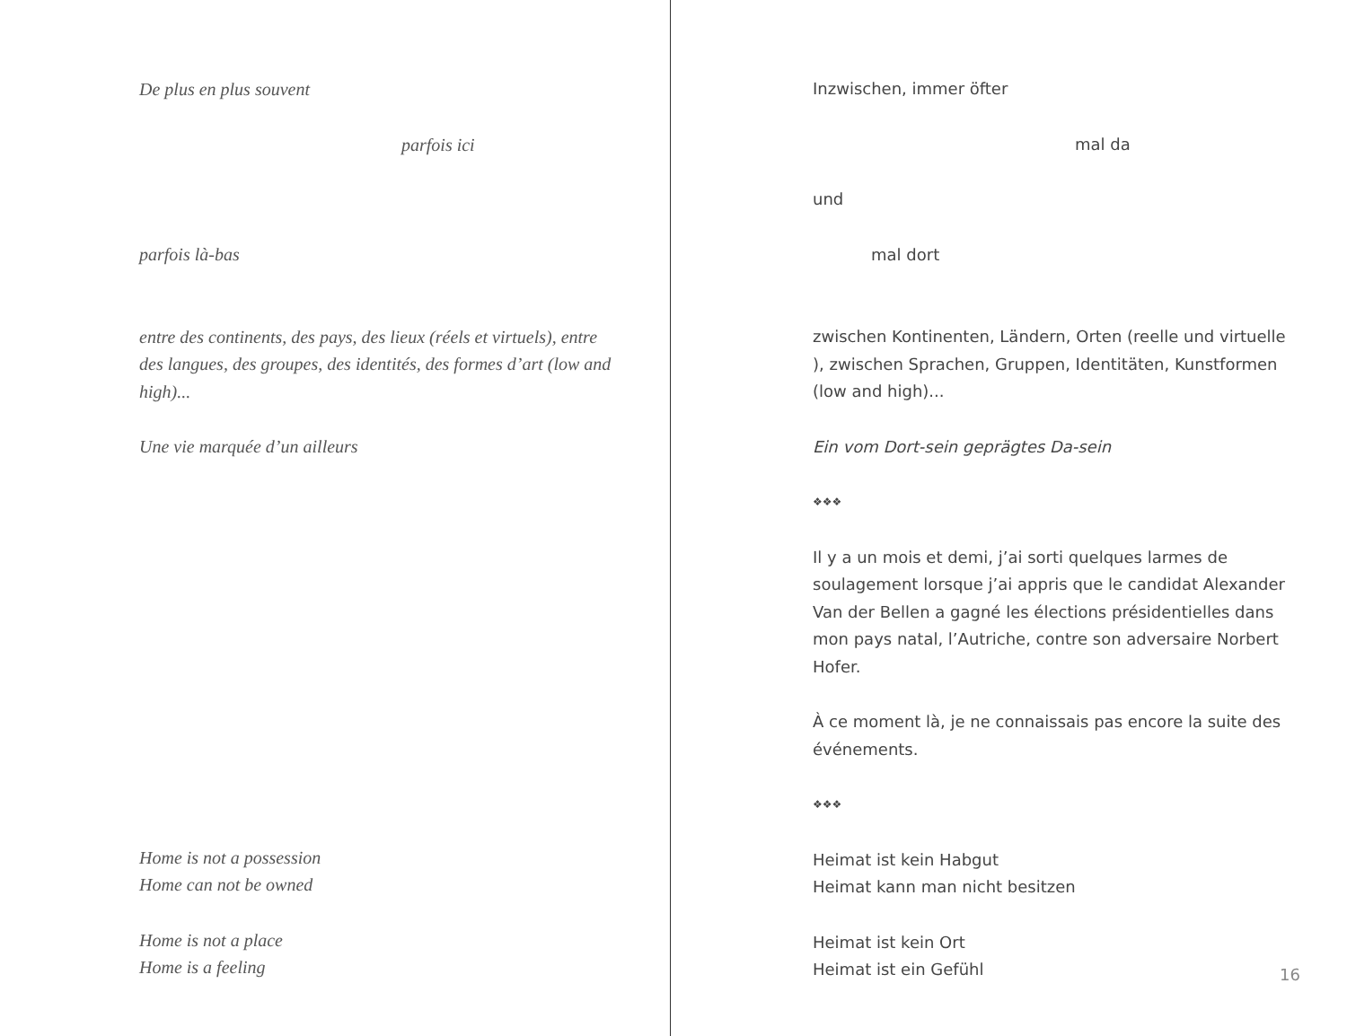De plus en plus souvent
parfois ici
parfois là-bas
entre des continents, des pays, des lieux (réels et virtuels), entre des langues, des groupes, des identités, des formes d’art (low and high)...
Une vie marquée d’un ailleurs
Home is not a possession
Home can not be owned
Home is not a place
Home is a feeling
Inzwischen, immer öfter
mal da
und
mal dort
zwischen Kontinenten, Ländern, Orten (reelle und virtuelle ), zwischen Sprachen, Gruppen, Identitäten, Kunstformen (low and high)...
Ein vom Dort-sein geprägtes Da-sein
❖❖❖
Il y a un mois et demi, j’ai sorti quelques larmes de soulagement lorsque j’ai appris que le candidat Alexander Van der Bellen a gagné les élections présidentielles dans mon pays natal, l’Autriche, contre son adversaire Norbert Hofer.
À ce moment là, je ne connaissais pas encore la suite des événements.
❖❖❖
Heimat ist kein Habgut
Heimat kann man nicht besitzen
Heimat ist kein Ort
Heimat ist ein Gefühl
16